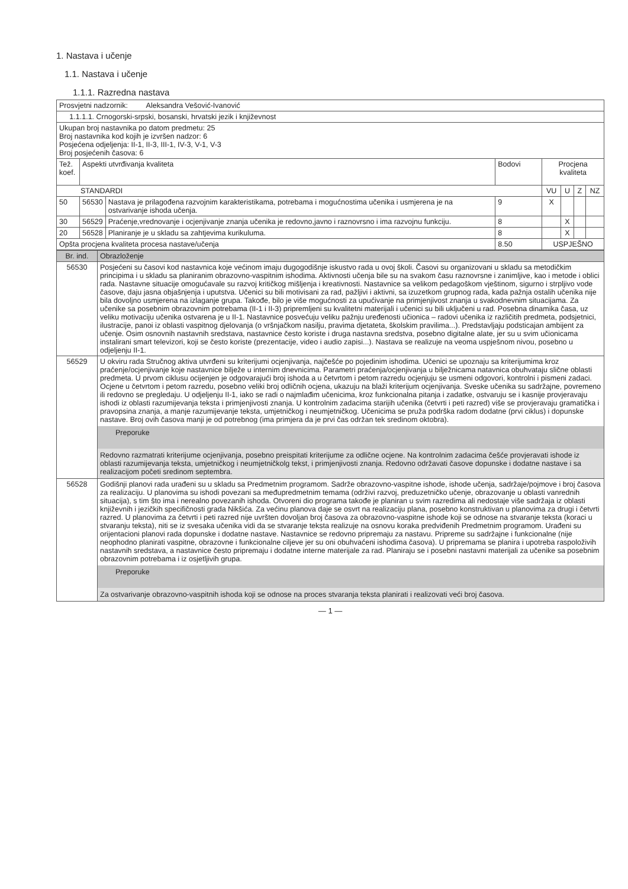1. Nastava i učenje
1.1. Nastava i učenje
1.1.1. Razredna nastava
| Prosvjetni nadzornik: Aleksandra Vešović-Ivanović | | | | | | | |
| 1.1.1.1. Crnogorski-srpski, bosanski, hrvatski jezik i književnost | | | | | | | |
| Ukupan broj nastavnika po datom predmetu: 25 Broj nastavnika kod kojih je izvršen nadzor: 6 Posjećena odjeljenja: II-1, II-3, III-1, IV-3, V-1, V-3 Broj posjećenih časova: 6 | | | | | | | |
| Tež. koef. | Aspekti utvrđivanja kvaliteta | | Bodovi | Procjena kvaliteta | | | |
| STANDARDI | | | | VU | U | Z | NZ |
| 50 | 56530 | Nastava je prilagođena razvojnim karakteristikama, potrebama i mogućnostima učenika i usmjerena je na ostvarivanje ishoda učenja. | 9 | X | | | |
| 30 | 56529 | Praćenje,vrednovanje i ocjenjivanje znanja učenika je redovno,javno i raznovrsno i ima razvojnu funkciju. | 8 | | X | | |
| 20 | 56528 | Planiranje je u skladu sa zahtjevima kurikuluma. | 8 | | X | | |
| Opšta procjena kvaliteta procesa nastave/učenja | | | 8.50 | USPJEŠNO | | | |
| Br. ind. | Obrazloženje |
| --- | --- |
| 56530 | Posjećeni su časovi kod nastavnica koje većinom imaju dugogodišnje iskustvo rada u ovoj školi. Časovi su organizovani u skladu sa metodičkim principima i u skladu sa planiranim obrazovno-vaspitnim ishodima. Aktivnosti učenja bile su na svakom času raznovrsne i zanimljive, kao i metode i oblici rada. Nastavne situacije omogućavale su razvoj kritičkog mišljenja i kreativnosti. Nastavnice sa velikom pedagoškom vještinom, sigurno i strpljivo vode časove, daju jasna objašnjenja i uputstva. Učenici su bili motivisani za rad, pažljivi i aktivni, sa izuzetkom grupnog rada, kada pažnja ostalih učenika nije bila dovoljno usmjerena na izlaganje grupa. Takođe, bilo je više mogućnosti za upućivanje na primjenjivost znanja u svakodnevnim situacijama. Za učenike sa posebnim obrazovnim potrebama (II-1 i II-3) pripremljeni su kvalitetni materijali i učenici su bili uključeni u rad. Posebna dinamika časa, uz veliku motivaciju učenika ostvarena je u II-1. Nastavnice posvećuju veliku pažnju uređenosti učionica – radovi učenika iz različitih predmeta, podsjetnici, ilustracije, panoi iz oblasti vaspitnog djelovanja (o vršnjačkom nasilju, pravima djetateta, školskim pravilima...). Predstavljaju podsticajan ambijent za učenje. Osim osnovnih nastavnih sredstava, nastavnice često koriste i druga nastavna sredstva, posebno digitalne alate, jer su u svim učionicama instalirani smart televizori, koji se često koriste (prezentacije, video i audio zapisi...). Nastava se realizuje na veoma uspješnom nivou, posebno u odjeljenju II-1. |
| 56529 | U okviru rada Stručnog aktiva utvrđeni su kriterijumi ocjenjivanja, najčešće po pojedinim ishodima. Učenici se upoznaju sa kriterijumima kroz praćenje/ocjenjivanje koje nastavnice bilježe u internim dnevnicima. Parametri praćenja/ocjenjivanja u bilježnicama natavnica obuhvataju slične oblasti predmeta. U prvom ciklusu ocijenjen je odgovarajući broj ishoda a u četvrtom i petom razredu ocjenjuju se usmeni odgovori, kontrolni i pismeni zadaci. Ocjene u četvrtom i petom razredu, posebno veliki broj odličnih ocjena, ukazuju na blaži kriterijum ocjenjivanja. Sveske učenika su sadržajne, povremeno ili redovno se pregledaju. U odjeljenju II-1, iako se radi o najmlađim učenicima, kroz funkcionalna pitanja i zadatke, ostvaruju se i kasnije provjeravaju ishodi iz oblasti razumijevanja teksta i primjenjivosti znanja. U kontrolnim zadacima starijih učenika (četvrti i peti razred) više se provjeravaju gramatička i pravopsina znanja, a manje razumijevanje teksta, umjetničkog i neumjetničkog. Učenicima se pruža podrška radom dodatne (prvi ciklus) i dopunske nastave. Broj ovih časova manji je od potrebnog (ima primjera da je prvi čas održan tek sredinom oktobra). Preporuke Redovno razmatrati kriterijume ocjenjivanja, posebno preispitati kriterijume za odlične ocjene. Na kontrolnim zadacima češće provjeravati ishode iz oblasti razumijevanja teksta, umjetničkog i neumjetničkolg tekst, i primjenjivosti znanja. Redovno održavati časove dopunske i dodatne nastave i sa realizacijom početi sredinom septembra. |
| 56528 | Godišnji planovi rada urađeni su u skladu sa Predmetnim programom. Sadrže obrazovno-vaspitne ishode, ishode učenja, sadržaje/pojmove i broj časova za realizaciju. U planovima su ishodi povezani sa međupredmetnim temama (održivi razvoj, preduzetničko učenje, obrazovanje u oblasti vanrednih situacija), s tim što ima i nerealno povezanih ishoda. Otvoreni dio programa takođe je planiran u svim razredima ali nedostaje više sadržaja iz oblasti književnih i jezičkih specifičnosti grada Nikšića. Za većinu planova daje se osvrt na realizaciju plana, posebno konstruktivan u planovima za drugi i četvrti razred. U planovima za četvrti i peti razred nije uvršten dovoljan broj časova za obrazovno-vaspitne ishode koji se odnose na stvaranje teksta (koraci u stvaranju teksta), niti se iz svesaka učenika vidi da se stvaranje teksta realizuje na osnovu koraka predviđenih Predmetnim programom. Urađeni su orijentacioni planovi rada dopunske i dodatne nastave. Nastavnice se redovno pripremaju za nastavu. Pripreme su sadržajne i funkcionalne (nije neophodno planirati vaspitne, obrazovne i funkcionalne ciljeve jer su oni obuhvaćeni ishodima časova). U pripremama se planira i upotreba raspoloživih nastavnih sredstava, a nastavnice često pripremaju i dodatne interne materijale za rad. Planiraju se i posebni nastavni materijali za učenike sa posebnim obrazovnim potrebama i iz osjetljivih grupa. Preporuke Za ostvarivanje obrazovno-vaspitnih ishoda koji se odnose na proces stvaranja teksta planirati i realizovati veći broj časova. |
— 1 —